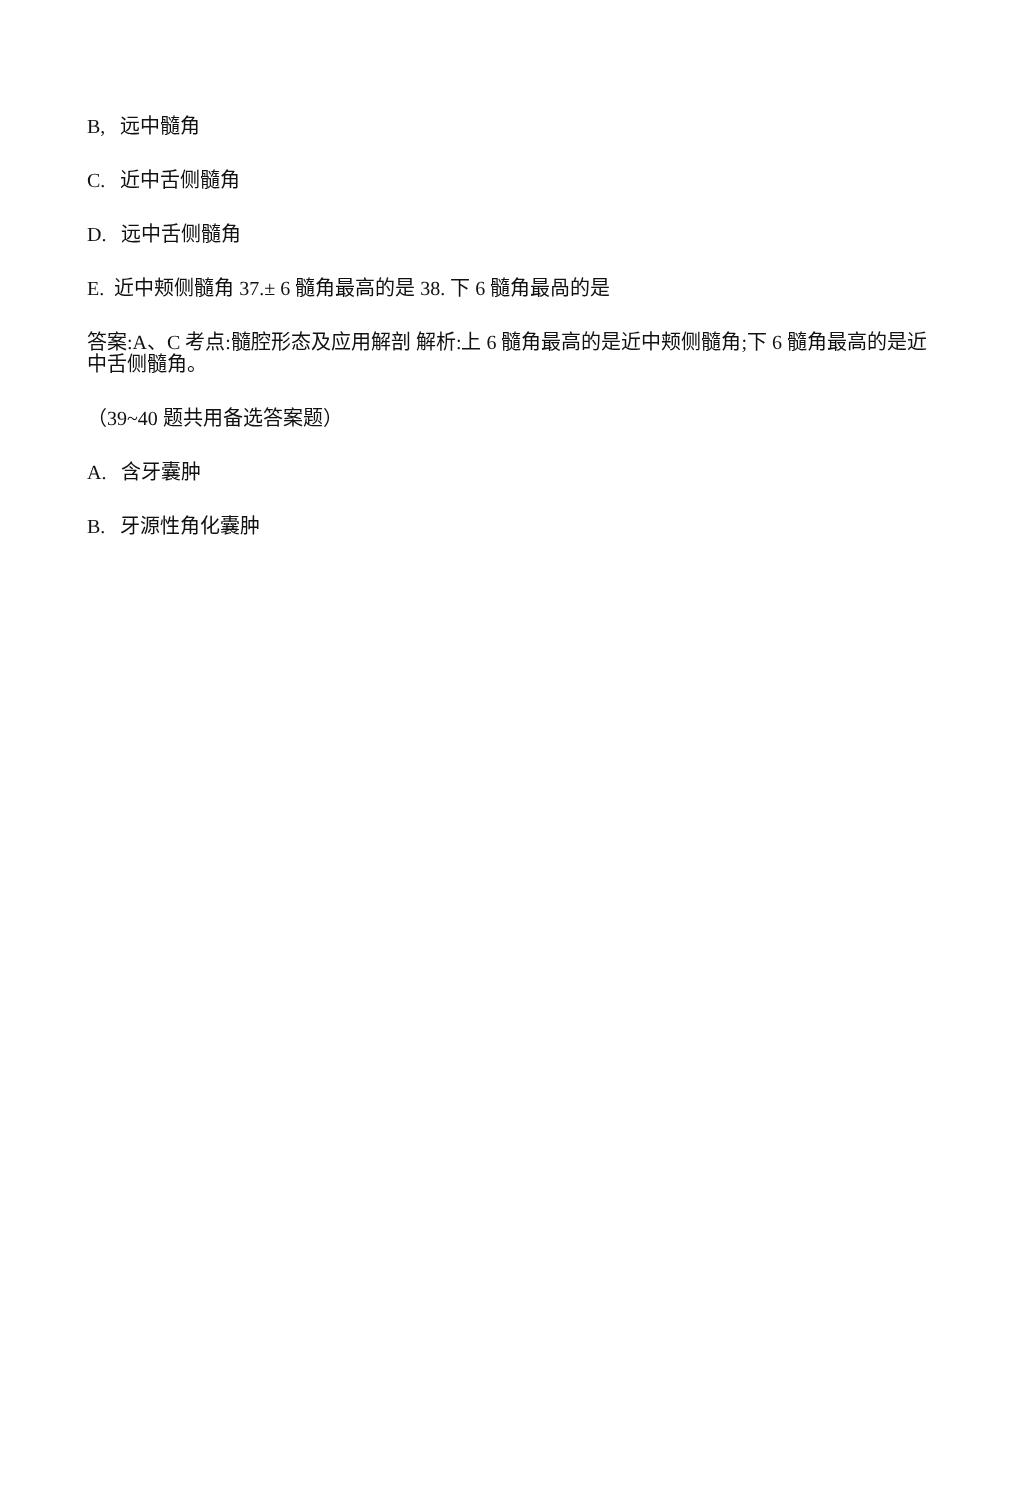B, 远中髓角
C. 近中舌侧髓角
D. 远中舌侧髓角
E. 近中颊侧髓角 37.± 6 髓角最高的是 38. 下 6 髓角最咼的是
答案:A、C 考点:髓腔形态及应用解剖 解析:上 6 髓角最高的是近中颊侧髓角;下 6 髓角最高的是近中舌侧髓角。
（39~40 题共用备选答案题）
A. 含牙囊肿
B. 牙源性角化囊肿